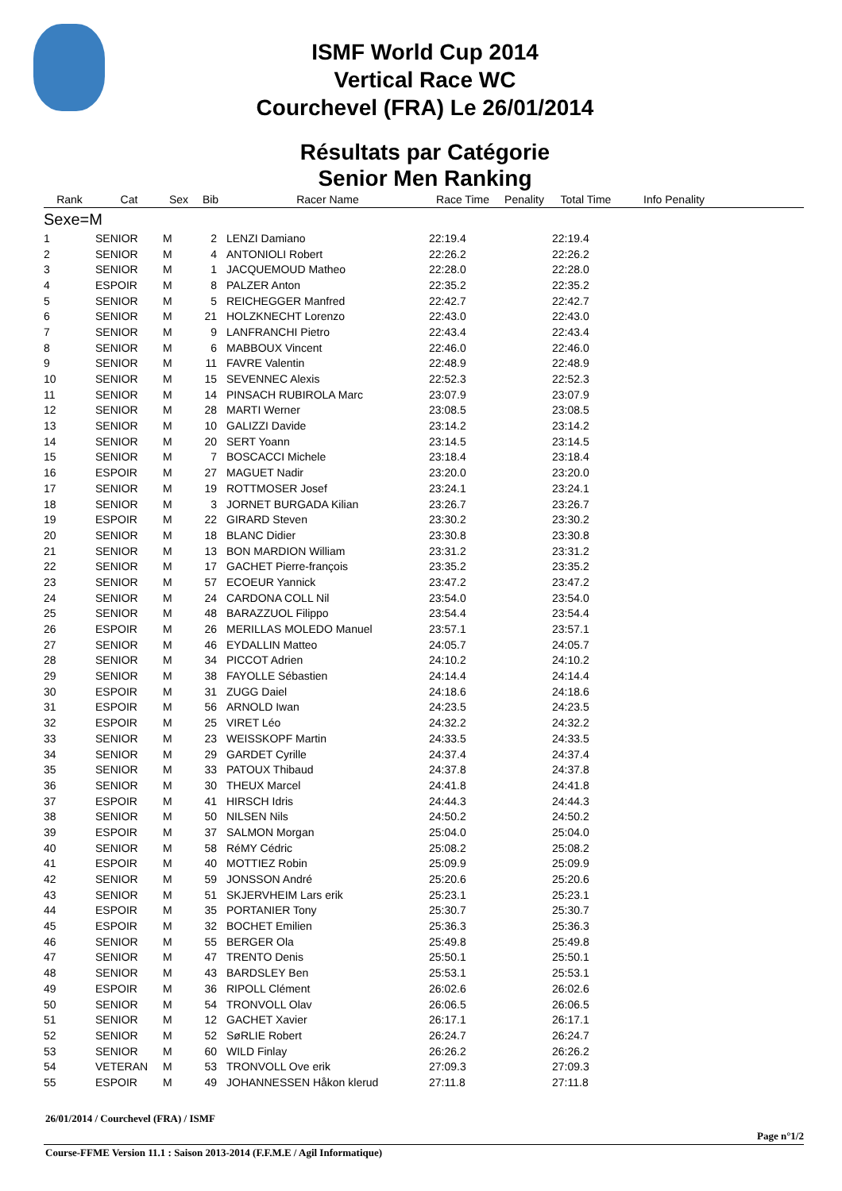ISMF World Cup 2014
Vertical Race WC
Courchevel (FRA) Le 26/01/2014
Résultats par Catégorie
Senior Men Ranking
| Rank | Cat | Sex | Bib | Racer Name | Race Time | Penality | Total Time | Info Penality |
| --- | --- | --- | --- | --- | --- | --- | --- | --- |
| Sexe=M | | | | | | | | |
| 1 | SENIOR | M | 2 | LENZI Damiano | 22:19.4 | | 22:19.4 | |
| 2 | SENIOR | M | 4 | ANTONIOLI Robert | 22:26.2 | | 22:26.2 | |
| 3 | SENIOR | M | 1 | JACQUEMOUD Matheo | 22:28.0 | | 22:28.0 | |
| 4 | ESPOIR | M | 8 | PALZER Anton | 22:35.2 | | 22:35.2 | |
| 5 | SENIOR | M | 5 | REICHEGGER Manfred | 22:42.7 | | 22:42.7 | |
| 6 | SENIOR | M | 21 | HOLZKNECHT Lorenzo | 22:43.0 | | 22:43.0 | |
| 7 | SENIOR | M | 9 | LANFRANCHI Pietro | 22:43.4 | | 22:43.4 | |
| 8 | SENIOR | M | 6 | MABBOUX Vincent | 22:46.0 | | 22:46.0 | |
| 9 | SENIOR | M | 11 | FAVRE Valentin | 22:48.9 | | 22:48.9 | |
| 10 | SENIOR | M | 15 | SEVENNEC Alexis | 22:52.3 | | 22:52.3 | |
| 11 | SENIOR | M | 14 | PINSACH RUBIROLA Marc | 23:07.9 | | 23:07.9 | |
| 12 | SENIOR | M | 28 | MARTI Werner | 23:08.5 | | 23:08.5 | |
| 13 | SENIOR | M | 10 | GALIZZI Davide | 23:14.2 | | 23:14.2 | |
| 14 | SENIOR | M | 20 | SERT Yoann | 23:14.5 | | 23:14.5 | |
| 15 | SENIOR | M | 7 | BOSCACCI Michele | 23:18.4 | | 23:18.4 | |
| 16 | ESPOIR | M | 27 | MAGUET Nadir | 23:20.0 | | 23:20.0 | |
| 17 | SENIOR | M | 19 | ROTTMOSER Josef | 23:24.1 | | 23:24.1 | |
| 18 | SENIOR | M | 3 | JORNET BURGADA Kilian | 23:26.7 | | 23:26.7 | |
| 19 | ESPOIR | M | 22 | GIRARD Steven | 23:30.2 | | 23:30.2 | |
| 20 | SENIOR | M | 18 | BLANC Didier | 23:30.8 | | 23:30.8 | |
| 21 | SENIOR | M | 13 | BON MARDION William | 23:31.2 | | 23:31.2 | |
| 22 | SENIOR | M | 17 | GACHET Pierre-françois | 23:35.2 | | 23:35.2 | |
| 23 | SENIOR | M | 57 | ECOEUR Yannick | 23:47.2 | | 23:47.2 | |
| 24 | SENIOR | M | 24 | CARDONA COLL Nil | 23:54.0 | | 23:54.0 | |
| 25 | SENIOR | M | 48 | BARAZZUOL Filippo | 23:54.4 | | 23:54.4 | |
| 26 | ESPOIR | M | 26 | MERILLAS MOLEDO Manuel | 23:57.1 | | 23:57.1 | |
| 27 | SENIOR | M | 46 | EYDALLIN Matteo | 24:05.7 | | 24:05.7 | |
| 28 | SENIOR | M | 34 | PICCOT Adrien | 24:10.2 | | 24:10.2 | |
| 29 | SENIOR | M | 38 | FAYOLLE Sébastien | 24:14.4 | | 24:14.4 | |
| 30 | ESPOIR | M | 31 | ZUGG Daiel | 24:18.6 | | 24:18.6 | |
| 31 | ESPOIR | M | 56 | ARNOLD Iwan | 24:23.5 | | 24:23.5 | |
| 32 | ESPOIR | M | 25 | VIRET Léo | 24:32.2 | | 24:32.2 | |
| 33 | SENIOR | M | 23 | WEISSKOPF Martin | 24:33.5 | | 24:33.5 | |
| 34 | SENIOR | M | 29 | GARDET Cyrille | 24:37.4 | | 24:37.4 | |
| 35 | SENIOR | M | 33 | PATOUX Thibaud | 24:37.8 | | 24:37.8 | |
| 36 | SENIOR | M | 30 | THEUX Marcel | 24:41.8 | | 24:41.8 | |
| 37 | ESPOIR | M | 41 | HIRSCH Idris | 24:44.3 | | 24:44.3 | |
| 38 | SENIOR | M | 50 | NILSEN Nils | 24:50.2 | | 24:50.2 | |
| 39 | ESPOIR | M | 37 | SALMON Morgan | 25:04.0 | | 25:04.0 | |
| 40 | SENIOR | M | 58 | RéMY Cédric | 25:08.2 | | 25:08.2 | |
| 41 | ESPOIR | M | 40 | MOTTIEZ Robin | 25:09.9 | | 25:09.9 | |
| 42 | SENIOR | M | 59 | JONSSON André | 25:20.6 | | 25:20.6 | |
| 43 | SENIOR | M | 51 | SKJERVHEIM Lars erik | 25:23.1 | | 25:23.1 | |
| 44 | ESPOIR | M | 35 | PORTANIER Tony | 25:30.7 | | 25:30.7 | |
| 45 | ESPOIR | M | 32 | BOCHET Emilien | 25:36.3 | | 25:36.3 | |
| 46 | SENIOR | M | 55 | BERGER Ola | 25:49.8 | | 25:49.8 | |
| 47 | SENIOR | M | 47 | TRENTO Denis | 25:50.1 | | 25:50.1 | |
| 48 | SENIOR | M | 43 | BARDSLEY Ben | 25:53.1 | | 25:53.1 | |
| 49 | ESPOIR | M | 36 | RIPOLL Clément | 26:02.6 | | 26:02.6 | |
| 50 | SENIOR | M | 54 | TRONVOLL Olav | 26:06.5 | | 26:06.5 | |
| 51 | SENIOR | M | 12 | GACHET Xavier | 26:17.1 | | 26:17.1 | |
| 52 | SENIOR | M | 52 | SøRLIE Robert | 26:24.7 | | 26:24.7 | |
| 53 | SENIOR | M | 60 | WILD Finlay | 26:26.2 | | 26:26.2 | |
| 54 | VETERAN | M | 53 | TRONVOLL Ove erik | 27:09.3 | | 27:09.3 | |
| 55 | ESPOIR | M | 49 | JOHANNESSEN Håkon klerud | 27:11.8 | | 27:11.8 | |
26/01/2014 / Courchevel (FRA) / ISMF
Page n°1/2
Course-FFME Version 11.1 : Saison 2013-2014 (F.F.M.E / Agil Informatique)